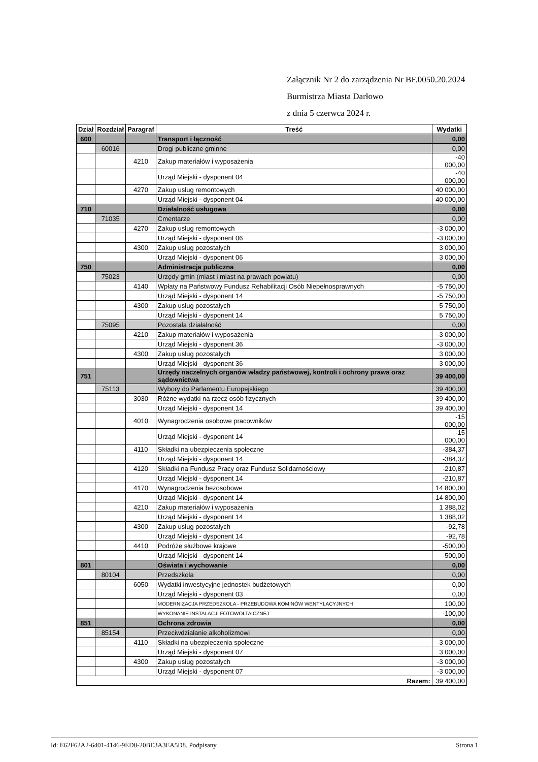Załącznik Nr 2 do zarządzenia Nr BF.0050.20.2024
Burmistrza Miasta Darłowo
z dnia 5 czerwca 2024 r.
| Dział | Rozdział | Paragraf | Treść | Wydatki |
| --- | --- | --- | --- | --- |
| 600 | | | Transport i łączność | 0,00 |
| | 60016 | | Drogi publiczne gminne | 0,00 |
| | | 4210 | Zakup materiałów i wyposażenia | -40 000,00 |
| | | | Urząd Miejski - dysponent 04 | -40 000,00 |
| | | 4270 | Zakup usług remontowych | 40 000,00 |
| | | | Urząd Miejski - dysponent 04 | 40 000,00 |
| 710 | | | Działalność usługowa | 0,00 |
| | 71035 | | Cmentarze | 0,00 |
| | | 4270 | Zakup usług remontowych | -3 000,00 |
| | | | Urząd Miejski - dysponent 06 | -3 000,00 |
| | | 4300 | Zakup usług pozostałych | 3 000,00 |
| | | | Urząd Miejski - dysponent 06 | 3 000,00 |
| 750 | | | Administracja publiczna | 0,00 |
| | 75023 | | Urzędy gmin (miast i miast na prawach powiatu) | 0,00 |
| | | 4140 | Wpłaty na Państwowy Fundusz Rehabilitacji Osób Niepełnosprawnych | -5 750,00 |
| | | | Urząd Miejski - dysponent 14 | -5 750,00 |
| | | 4300 | Zakup usług pozostałych | 5 750,00 |
| | | | Urząd Miejski - dysponent 14 | 5 750,00 |
| | 75095 | | Pozostała działalność | 0,00 |
| | | 4210 | Zakup materiałów i wyposażenia | -3 000,00 |
| | | | Urząd Miejski - dysponent 36 | -3 000,00 |
| | | 4300 | Zakup usług pozostałych | 3 000,00 |
| | | | Urząd Miejski - dysponent 36 | 3 000,00 |
| 751 | | | Urzędy naczelnych organów władzy państwowej, kontroli i ochrony prawa oraz sądownictwa | 39 400,00 |
| | 75113 | | Wybory do Parlamentu Europejskiego | 39 400,00 |
| | | 3030 | Różne wydatki na rzecz osób fizycznych | 39 400,00 |
| | | | Urząd Miejski - dysponent 14 | 39 400,00 |
| | | 4010 | Wynagrodzenia osobowe pracowników | -15 000,00 |
| | | | Urząd Miejski - dysponent 14 | -15 000,00 |
| | | 4110 | Składki na ubezpieczenia społeczne | -384,37 |
| | | | Urząd Miejski - dysponent 14 | -384,37 |
| | | 4120 | Składki na Fundusz Pracy oraz Fundusz Solidarnościowy | -210,87 |
| | | | Urząd Miejski - dysponent 14 | -210,87 |
| | | 4170 | Wynagrodzenia bezosobowe | 14 800,00 |
| | | | Urząd Miejski - dysponent 14 | 14 800,00 |
| | | 4210 | Zakup materiałów i wyposażenia | 1 388,02 |
| | | | Urząd Miejski - dysponent 14 | 1 388,02 |
| | | 4300 | Zakup usług pozostałych | -92,78 |
| | | | Urząd Miejski - dysponent 14 | -92,78 |
| | | 4410 | Podróże służbowe krajowe | -500,00 |
| | | | Urząd Miejski - dysponent 14 | -500,00 |
| 801 | | | Oświata i wychowanie | 0,00 |
| | 80104 | | Przedszkola | 0,00 |
| | | 6050 | Wydatki inwestycyjne jednostek budżetowych | 0,00 |
| | | | Urząd Miejski - dysponent 03 | 0,00 |
| | | | MODERNIZACJA PRZEDSZKOLA - PRZEBUDOWA KOMINÓW WENTYLACYJNYCH | 100,00 |
| | | | WYKONANIE INSTALACJI FOTOWOLTAICZNEJ | -100,00 |
| 851 | | | Ochrona zdrowia | 0,00 |
| | 85154 | | Przeciwdziałanie alkoholizmowi | 0,00 |
| | | 4110 | Składki na ubezpieczenia społeczne | 3 000,00 |
| | | | Urząd Miejski - dysponent 07 | 3 000,00 |
| | | 4300 | Zakup usług pozostałych | -3 000,00 |
| | | | Urząd Miejski - dysponent 07 | -3 000,00 |
| Razem: | | | | 39 400,00 |
Id: E62F62A2-6401-4146-9ED8-20BE3A3EA5D8. Podpisany Strona 1